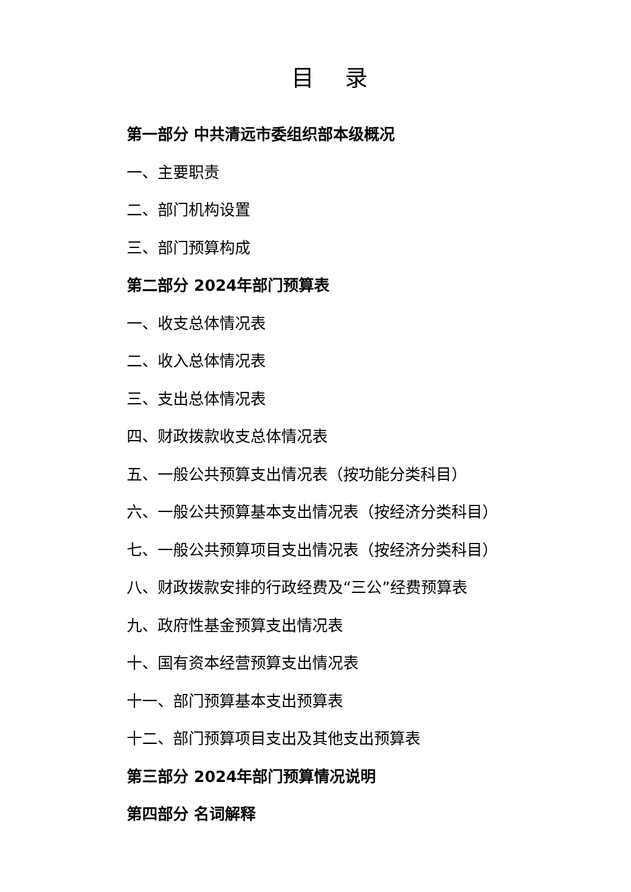目 录
第一部分 中共清远市委组织部本级概况
一、主要职责
二、部门机构设置
三、部门预算构成
第二部分 2024年部门预算表
一、收支总体情况表
二、收入总体情况表
三、支出总体情况表
四、财政拨款收支总体情况表
五、一般公共预算支出情况表（按功能分类科目）
六、一般公共预算基本支出情况表（按经济分类科目）
七、一般公共预算项目支出情况表（按经济分类科目）
八、财政拨款安排的行政经费及“三公”经费预算表
九、政府性基金预算支出情况表
十、国有资本经营预算支出情况表
十一、部门预算基本支出预算表
十二、部门预算项目支出及其他支出预算表
第三部分 2024年部门预算情况说明
第四部分 名词解释